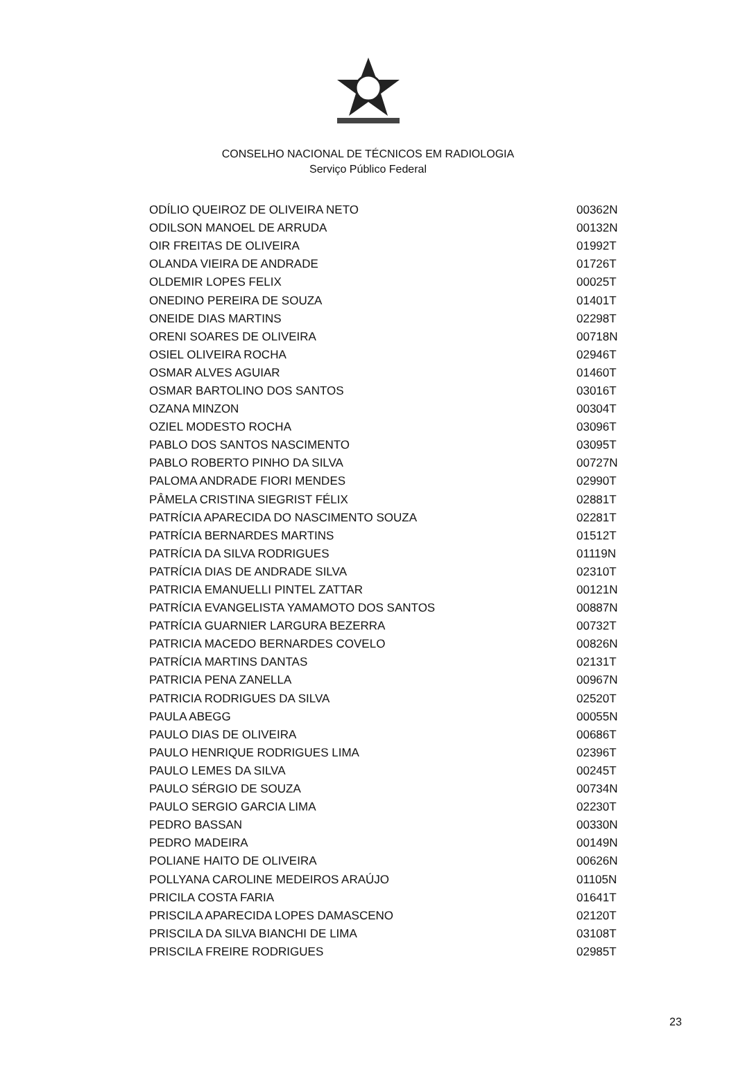CONSELHO NACIONAL DE TÉCNICOS EM RADIOLOGIA
Serviço Público Federal
| ODÍLIO QUEIROZ DE OLIVEIRA NETO | 00362N |
| ODILSON MANOEL DE ARRUDA | 00132N |
| OIR FREITAS DE OLIVEIRA | 01992T |
| OLANDA VIEIRA DE ANDRADE | 01726T |
| OLDEMIR LOPES FELIX | 00025T |
| ONEDINO PEREIRA DE SOUZA | 01401T |
| ONEIDE DIAS MARTINS | 02298T |
| ORENI SOARES DE OLIVEIRA | 00718N |
| OSIEL OLIVEIRA ROCHA | 02946T |
| OSMAR ALVES AGUIAR | 01460T |
| OSMAR BARTOLINO DOS SANTOS | 03016T |
| OZANA MINZON | 00304T |
| OZIEL MODESTO ROCHA | 03096T |
| PABLO DOS SANTOS NASCIMENTO | 03095T |
| PABLO ROBERTO PINHO DA SILVA | 00727N |
| PALOMA ANDRADE FIORI MENDES | 02990T |
| PÂMELA CRISTINA SIEGRIST FÉLIX | 02881T |
| PATRÍCIA APARECIDA DO NASCIMENTO SOUZA | 02281T |
| PATRÍCIA BERNARDES MARTINS | 01512T |
| PATRÍCIA DA SILVA RODRIGUES | 01119N |
| PATRÍCIA DIAS DE ANDRADE SILVA | 02310T |
| PATRICIA EMANUELLI PINTEL ZATTAR | 00121N |
| PATRÍCIA EVANGELISTA YAMAMOTO DOS SANTOS | 00887N |
| PATRÍCIA GUARNIER LARGURA BEZERRA | 00732T |
| PATRICIA MACEDO BERNARDES COVELO | 00826N |
| PATRÍCIA MARTINS DANTAS | 02131T |
| PATRICIA PENA ZANELLA | 00967N |
| PATRICIA RODRIGUES DA SILVA | 02520T |
| PAULA ABEGG | 00055N |
| PAULO DIAS DE OLIVEIRA | 00686T |
| PAULO HENRIQUE RODRIGUES LIMA | 02396T |
| PAULO LEMES DA SILVA | 00245T |
| PAULO SÉRGIO DE SOUZA | 00734N |
| PAULO SERGIO GARCIA LIMA | 02230T |
| PEDRO BASSAN | 00330N |
| PEDRO MADEIRA | 00149N |
| POLIANE HAITO DE OLIVEIRA | 00626N |
| POLLYANA CAROLINE MEDEIROS ARAÚJO | 01105N |
| PRICILA COSTA FARIA | 01641T |
| PRISCILA APARECIDA LOPES DAMASCENO | 02120T |
| PRISCILA DA SILVA BIANCHI DE LIMA | 03108T |
| PRISCILA FREIRE RODRIGUES | 02985T |
23